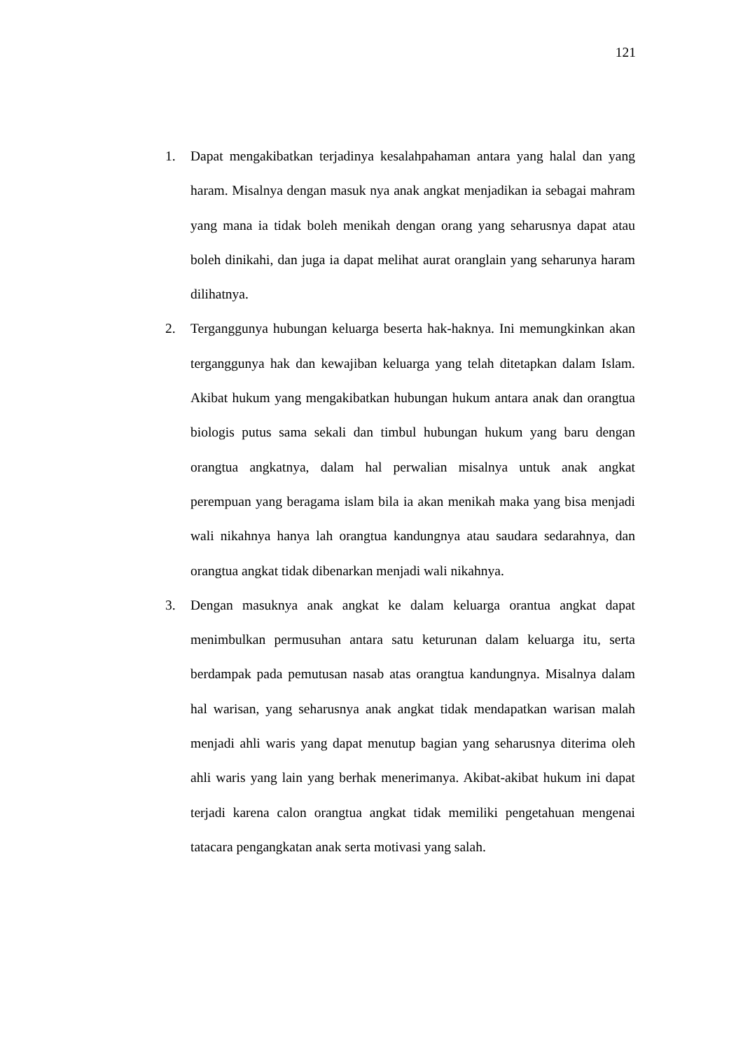121
1. Dapat mengakibatkan terjadinya kesalahpahaman antara yang halal dan yang haram. Misalnya dengan masuk nya anak angkat menjadikan ia sebagai mahram yang mana ia tidak boleh menikah dengan orang yang seharusnya dapat atau boleh dinikahi, dan juga ia dapat melihat aurat oranglain yang seharunya haram dilihatnya.
2. Terganggunya hubungan keluarga beserta hak-haknya. Ini memungkinkan akan terganggunya hak dan kewajiban keluarga yang telah ditetapkan dalam Islam. Akibat hukum yang mengakibatkan hubungan hukum antara anak dan orangtua biologis putus sama sekali dan timbul hubungan hukum yang baru dengan orangtua angkatnya, dalam hal perwalian misalnya untuk anak angkat perempuan yang beragama islam bila ia akan menikah maka yang bisa menjadi wali nikahnya hanya lah orangtua kandungnya atau saudara sedarahnya, dan orangtua angkat tidak dibenarkan menjadi wali nikahnya.
3. Dengan masuknya anak angkat ke dalam keluarga orantua angkat dapat menimbulkan permusuhan antara satu keturunan dalam keluarga itu, serta berdampak pada pemutusan nasab atas orangtua kandungnya. Misalnya dalam hal warisan, yang seharusnya anak angkat tidak mendapatkan warisan malah menjadi ahli waris yang dapat menutup bagian yang seharusnya diterima oleh ahli waris yang lain yang berhak menerimanya. Akibat-akibat hukum ini dapat terjadi karena calon orangtua angkat tidak memiliki pengetahuan mengenai tatacara pengangkatan anak serta motivasi yang salah.